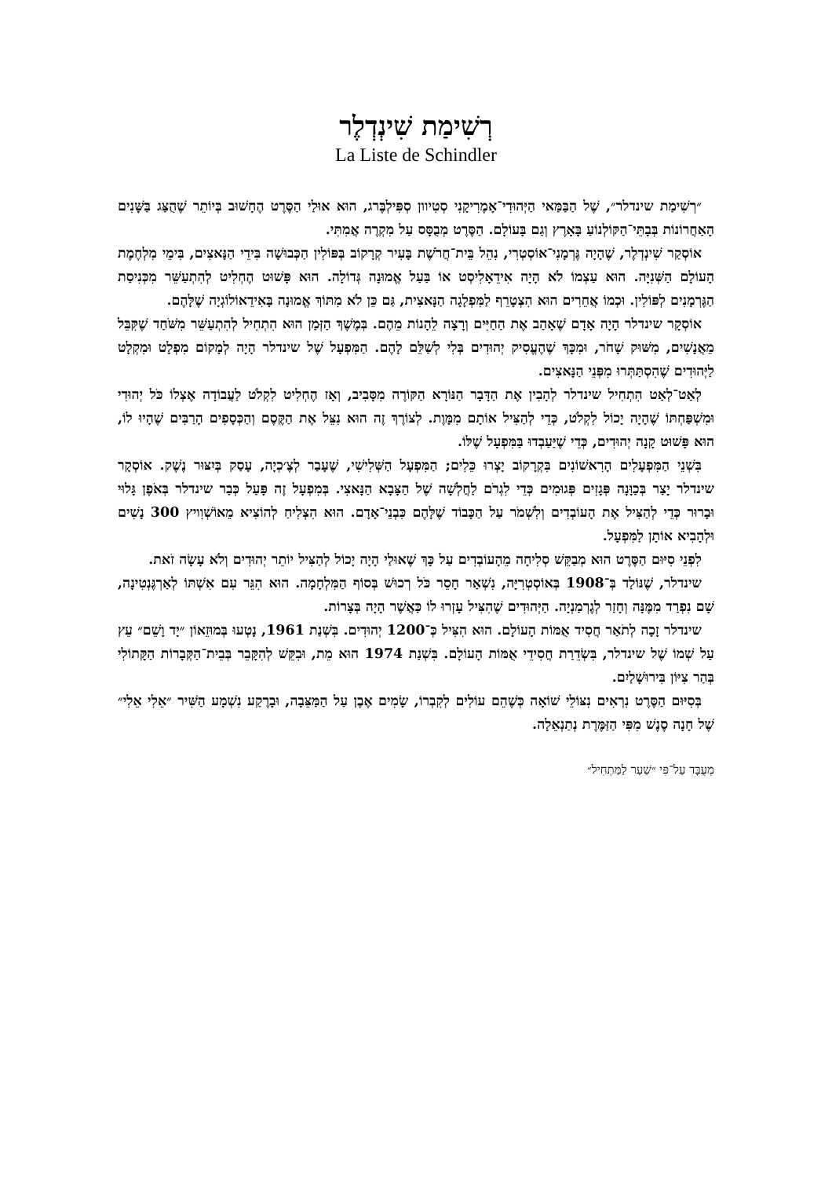רְשִׁימַת שִׁינְדְלֶר
La Liste de Schindler
״רְשִׁימַת שינדלר״, שֶׁל הַבַּמַּאי הַיְּהוּדִי־אָמֶרִיקָנִי סְטִיוון סְפִּילְבֶּרג, הוּא אוּלַי הַסֶּרֶט הֶחָשׁוּב בְּיוֹתֵר שֶׁהֻצַּג בַּשָּׁנִים הָאַחֲרוֹנוֹת בְּבָתֵּי־הַקּוֹלְנוֹעַ בָּאָרֶץ וְגַם בָּעוֹלָם. הַסֶּרֶט מְבֻסָּס עַל מִקְרֶה אֲמִתִּי.
אוֹסְקַר שִׁינְדְלֶר, שֶׁהָיָה גֶּרְמָנִי־אוֹסְטְרִי, נִהֵל בֵּית־חֲרֹשֶׁת בָּעִיר קְרָקוֹב בְּפּוֹלִין הַכְּבוּשָׁה בִּידֵי הַנָּאצִים, בִּימֵי מִלְחֶמֶת הָעוֹלָם הַשְּׁנִיָּה. הוּא עַצְמוֹ לֹא הָיָה אִידֵאָלִיסְט אוֹ בַּעַל אֱמוּנָה גְּדוֹלָה. הוּא פָּשׁוּט הֶחְלִיט לְהִתְעַשֵּׁר מִכְּנִיסַת הַגֶּרְמָנִים לְפּוֹלִין. וּכְמוֹ אֲחֵרִים הוּא הִצְטָרֵף לַמִּפְלָגָה הַנָּאצִית, גַּם כֵּן לֹא מִתּוֹךְ אֱמוּנָה בָּאִידֵאוֹלוֹגְיָה שֶׁלָּהֶם.
אוֹסְקָר שינדלר הָיָה אָדָם שֶׁאָהַב אֶת הַחַיִּים וְרָצָה לֵהָנוֹת מֵהֶם. בְּמֶשֶׁךְ הַזְּמַן הוּא הִתְחִיל לְהִתְעַשֵּׁר מִשֹּׁחַד שֶׁקִּבֵּל מֵאֲנָשִׁים, מִשּׁוּק שָׁחֹר, וּמִכָּךְ שֶׁהֶעֱסִיק יְהוּדִים בְּלִי לְשַׁלֵּם לָהֶם. הַמִּפְעָל שֶׁל שינדלר הָיָה לְמָקוֹם מִפְלָט וּמִקְלָט לַיְּהוּדִים שֶׁהִסְתַּתְּרוּ מִפְּנֵי הַנָּאצִים.
לְאַט־לְאַט הִתְחִיל שינדלר לְהָבִין אֶת הַדָּבָר הַנּוֹרָא הַקּוֹרֶה מִסָּבִיב, וְאָז הֶחְלִיט לִקְלֹט לַעֲבוֹדָה אֶצְלוֹ כֹּל יְהוּדִי וּמִשְׁפַּחְתּוֹ שֶׁהָיָה יָכוֹל לִקְלֹט, כְּדֵי לְהַצִּיל אוֹתָם מִמָּוֶת. לְצוֹרֶךְ זֶה הוּא נִצֵּל אֶת הַקֶּסֶם וְהַכְּסָפִים הָרַבִּים שֶׁהָיוּ לוֹ, הוּא פָּשׁוּט קָנָה יְהוּדִים, כְּדֵי שֶׁיַּעַבְדוּ בַּמִּפְעָל שֶׁלּוֹ.
בִּשְׁנֵי הַמִּפְעָלִים הָרִאשׁוֹנִים בִּקְרָקוֹב יָצְרוּ כֵּלִים; הַמִּפְעָל הַשְּׁלִישִׁי, שֶׁעָבַר לְצֶ׳כְיָה, עָסַק בְּיִצּוּר נֶשֶׁק. אוֹסְקָר שינדלר יָצַר בְּכַוָּנָה פְּגָזִים פְּגוּמִים כְּדֵי לִגְרֹם לַחֲלְשָׁה שֶׁל הַצָּבָא הַנָּאצִי. בְּמִפְעָל זֶה פָּעַל כְּבַר שינדלר בְּאֹפֶן גָּלוּי וּבָרוּר כְּדֵי לְהַצִּיל אֶת הָעוֹבְדִים וְלִשְׁמֹר עַל הַכָּבוֹד שֶׁלָּהֶם כִּבְנֵי־אָדָם. הוּא הִצְלִיחַ לְהוֹצִיא מֵאוֹשְׁוִויץ 300 נָשִׁים וּלְהָבִיא אוֹתָן לַמִּפְעָל.
לִפְנֵי סִיּוּם הַסֶּרֶט הוּא מְבַקֵּשׁ סְלִיחָה מֵהָעוֹבְדִים עַל כָּךְ שֶׁאוּלַי הָיָה יָכוֹל לְהַצִּיל יוֹתֵר יְהוּדִים וְלֹא עָשָׂה זֹאת.
שינדלר, שֶׁנּוֹלַד בְּ־1908 בְּאוֹסְטְרִיָּה, נִשְׁאַר חָסֵר כֹּל רְכוּשׁ בְּסוֹף הַמִּלְחָמָה. הוּא הִגֵּר עִם אִשְׁתּוֹ לְאַרְגֶּנְטִינָה, שָׁם נִפְרַד מִמֶּנָּה וְחָזַר לְגֶרְמַנְיָה. הַיְּהוּדִים שֶׁהִצִּיל עָזְרוּ לוֹ כַּאֲשֶׁר הָיָה בְּצָרוֹת.
שינדלר זָכָה לְתֹאַר חֲסִיד אֻמּוֹת הָעוֹלָם. הוּא הִצִּיל כְּ־1200 יְהוּדִים. בִּשְׁנַת 1961, נָטְעוּ בְּמוּזֵאוֹן ״יָד וָשֵׁם״ עֵץ עַל שְׁמוֹ שֶׁל שינדלר, בִּשְׂדֵרַת חֲסִידֵי אֻמּוֹת הָעוֹלָם. בִּשְׁנַת 1974 הוּא מֵת, וּבִקֵּשׁ לְהִקָּבֵר בְּבֵית־הַקְּבָרוֹת הַקָּתוֹלִי בְּהַר צִיּוֹן בִּירוּשָׁלַיִם.
בְּסִיּוּם הַסֶּרֶט נִרְאִים נִצּוֹלֵי שׁוֹאָה כְּשֶׁהֵם עוֹלִים לְקִבְרוֹ, שָׂמִים אֶבֶן עַל הַמַּצֵּבָה, וּבָרֶקַע נִשְׁמָע הַשִּׁיר ״אֵלִי אֵלִי״ שֶׁל חָנָה סֶנֶשׁ מִפִּי הַזַּמֶּרֶת נְתַנְאֵלָה.
מְעֻבָּד עַל־פִּי ״שַׁעַר לַמַּתְחִיל״